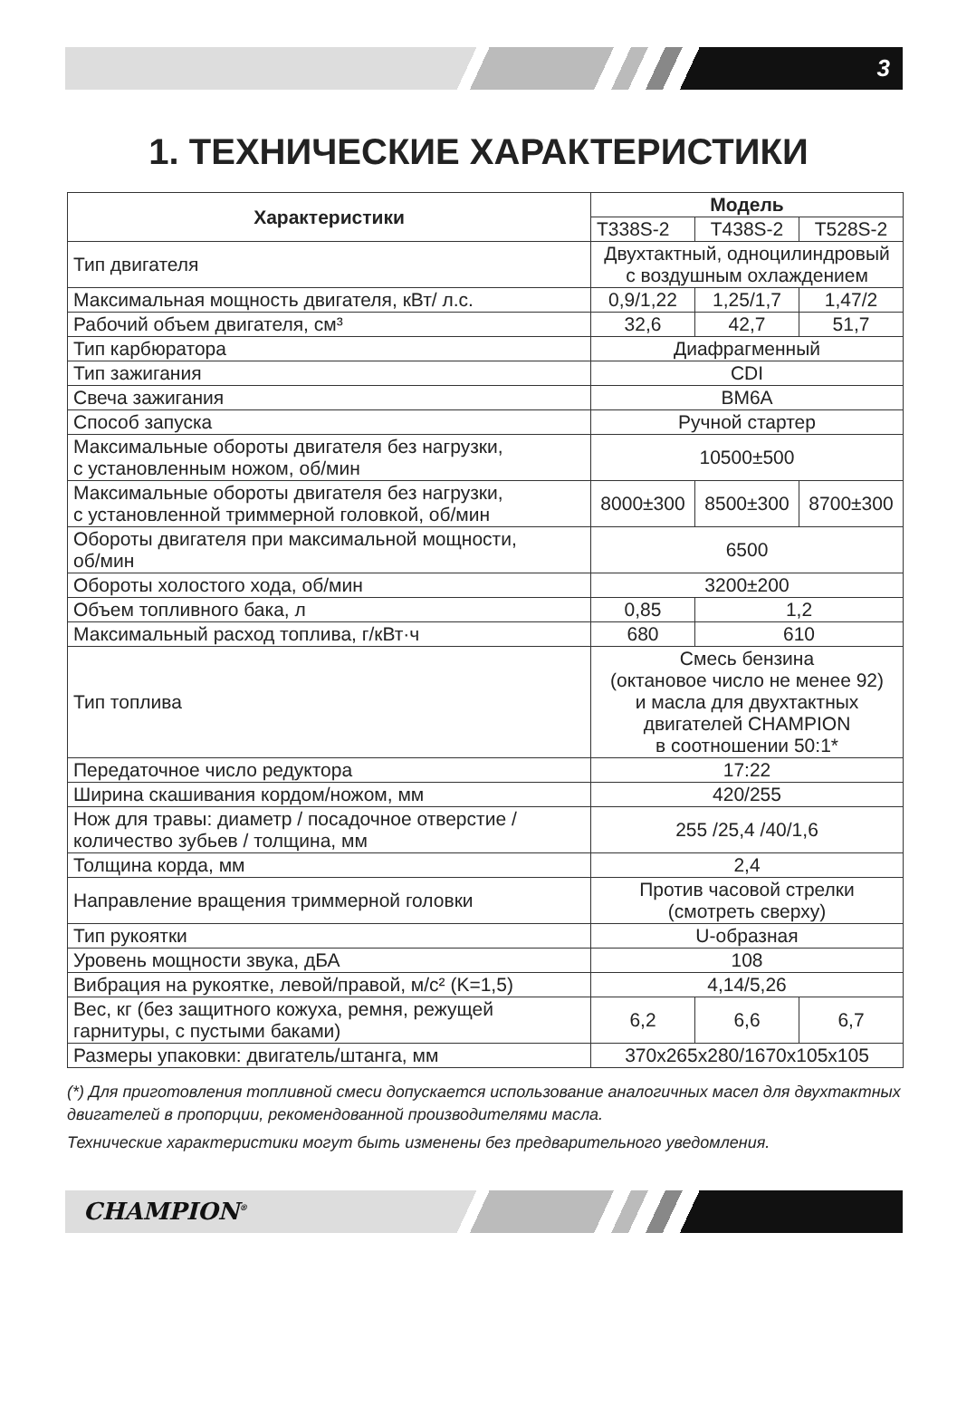3
1. ТЕХНИЧЕСКИЕ ХАРАКТЕРИСТИКИ
| Характеристики | Модель | | |
| --- | --- | --- | --- |
| | T338S-2 | T438S-2 | T528S-2 |
| Тип двигателя | Двухтактный, одноцилиндровый с воздушным охлаждением | | |
| Максимальная мощность двигателя, кВт/ л.с. | 0,9/1,22 | 1,25/1,7 | 1,47/2 |
| Рабочий объем двигателя, см³ | 32,6 | 42,7 | 51,7 |
| Тип карбюратора | Диафрагменный | | |
| Тип зажигания | CDI | | |
| Свеча зажигания | BM6A | | |
| Способ запуска | Ручной стартер | | |
| Максимальные обороты двигателя без нагрузки, с установленным ножом, об/мин | 10500±500 | | |
| Максимальные обороты двигателя без нагрузки, с установленной триммерной головкой, об/мин | 8000±300 | 8500±300 | 8700±300 |
| Обороты двигателя при максимальной мощности, об/мин | 6500 | | |
| Обороты холостого хода, об/мин | 3200±200 | | |
| Объем топливного бака, л | 0,85 | 1,2 | |
| Максимальный расход топлива, г/кВт·ч | 680 | 610 | |
| Тип топлива | Смесь бензина (октановое число не менее 92) и масла для двухтактных двигателей CHAMPION в соотношении 50:1* | | |
| Передаточное число редуктора | 17:22 | | |
| Ширина скашивания кордом/ножом, мм | 420/255 | | |
| Нож для травы: диаметр / посадочное отверстие / количество зубьев / толщина, мм | 255 /25,4 /40/1,6 | | |
| Толщина корда, мм | 2,4 | | |
| Направление вращения триммерной головки | Против часовой стрелки (смотреть сверху) | | |
| Тип рукоятки | U-образная | | |
| Уровень мощности звука, дБА | 108 | | |
| Вибрация на рукоятке, левой/правой, м/с² (K=1,5) | 4,14/5,26 | | |
| Вес, кг (без защитного кожуха, ремня, режущей гарнитуры, с пустыми баками) | 6,2 | 6,6 | 6,7 |
| Размеры упаковки: двигатель/штанга, мм | 370x265x280/1670x105x105 | | |
(*) Для приготовления топливной смеси допускается использование аналогичных масел для двухтактных двигателей в пропорции, рекомендованной производителями масла.
Технические характеристики могут быть изменены без предварительного уведомления.
CHAMPION<sup>®</sup>